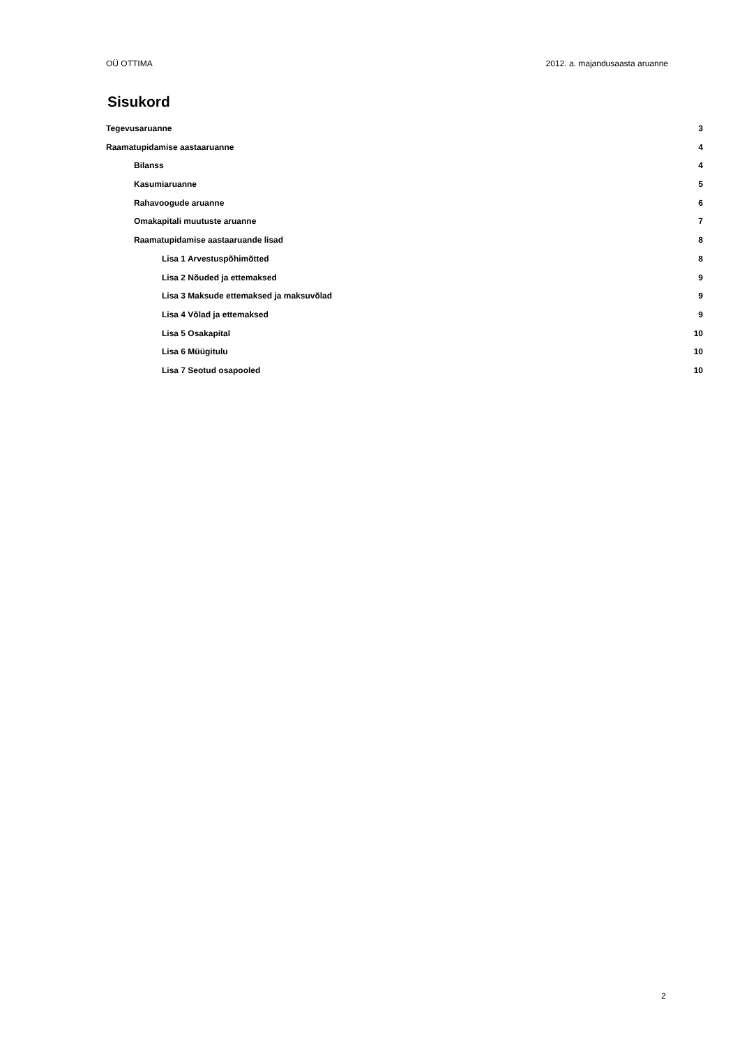OÜ OTTIMA 2012. a. majandusaasta aruanne
Sisukord
Tegevusaruanne 3
Raamatupidamise aastaaruanne 4
Bilanss 4
Kasumiaruanne 5
Rahavoogude aruanne 6
Omakapitali muutuste aruanne 7
Raamatupidamise aastaaruande lisad 8
Lisa 1 Arvestuspõhimõtted 8
Lisa 2 Nõuded ja ettemaksed 9
Lisa 3 Maksude ettemaksed ja maksuvõlad 9
Lisa 4 Võlad ja ettemaksed 9
Lisa 5 Osakapital 10
Lisa 6 Müügitulu 10
Lisa 7 Seotud osapooled 10
2